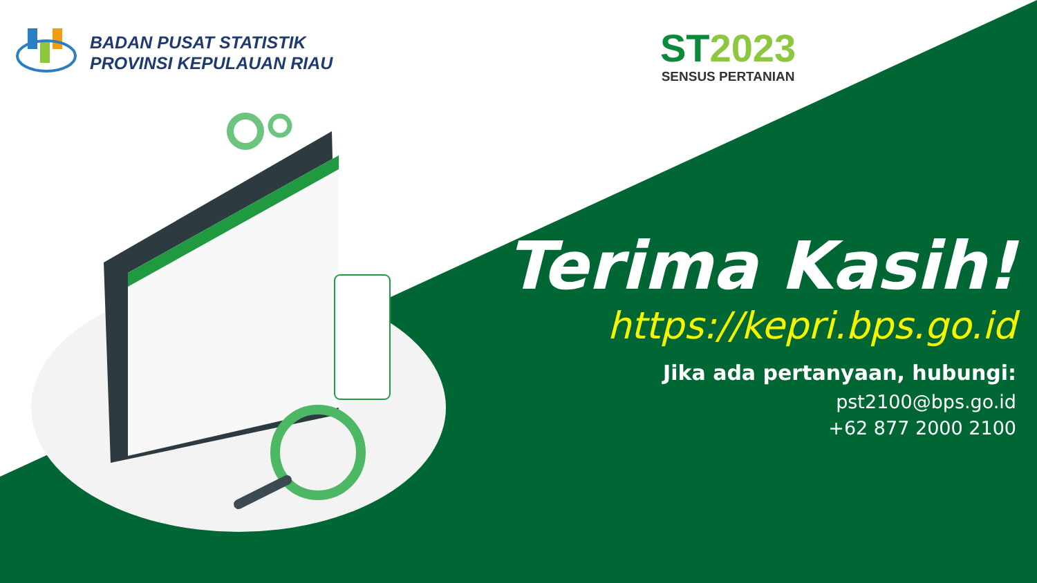BADAN PUSAT STATISTIK
PROVINSI KEPULAUAN RIAU
ST2023
SENSUS PERTANIAN
Terima Kasih!
https://kepri.bps.go.id
Jika ada pertanyaan, hubungi:
pst2100@bps.go.id
+62 877 2000 2100